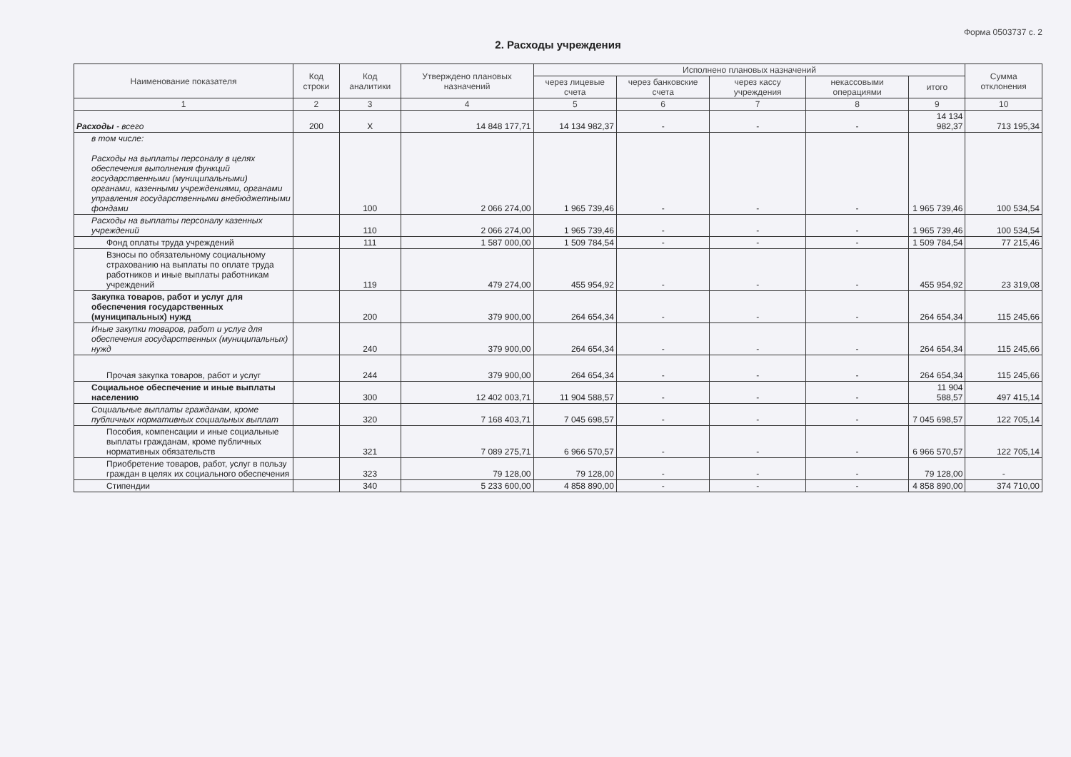Форма 0503737 с. 2
2. Расходы учреждения
| Наименование показателя | Код строки | Код аналитики | Утверждено плановых назначений | Исполнено плановых назначений | | | | | Сумма отклонения |
| --- | --- | --- | --- | --- | --- | --- | --- | --- | --- |
| | | | | через лицевые счета | через банковские счета | через кассу учреждения | некассовыми операциями | итого | |
| 1 | 2 | 3 | 4 | 5 | 6 | 7 | 8 | 9 | 10 |
| Расходы - всего | 200 | X | 14 848 177,71 | 14 134 982,37 | - | - | - | 14 134 982,37 | 713 195,34 |
| в том числе: Расходы на выплаты персоналу в целях обеспечения выполнения функций государственными (муниципальными) органами, казенными учреждениями, органами управления государственными внебюджетными фондами | | 100 | 2 066 274,00 | 1 965 739,46 | - | - | - | 1 965 739,46 | 100 534,54 |
| Расходы на выплаты персоналу казенных учреждений | | 110 | 2 066 274,00 | 1 965 739,46 | - | - | - | 1 965 739,46 | 100 534,54 |
| Фонд оплаты труда учреждений | | 111 | 1 587 000,00 | 1 509 784,54 | - | - | - | 1 509 784,54 | 77 215,46 |
| Взносы по обязательному социальному страхованию на выплаты по оплате труда работников и иные выплаты работникам учреждений | | 119 | 479 274,00 | 455 954,92 | - | - | - | 455 954,92 | 23 319,08 |
| Закупка товаров, работ и услуг для обеспечения государственных (муниципальных) нужд | | 200 | 379 900,00 | 264 654,34 | - | - | - | 264 654,34 | 115 245,66 |
| Иные закупки товаров, работ и услуг для обеспечения государственных (муниципальных) нужд | | 240 | 379 900,00 | 264 654,34 | - | - | - | 264 654,34 | 115 245,66 |
| Прочая закупка товаров, работ и услуг | | 244 | 379 900,00 | 264 654,34 | - | - | - | 264 654,34 | 115 245,66 |
| Социальное обеспечение и иные выплаты населению | | 300 | 12 402 003,71 | 11 904 588,57 | - | - | - | 11 904 588,57 | 497 415,14 |
| Социальные выплаты гражданам, кроме публичных нормативных социальных выплат | | 320 | 7 168 403,71 | 7 045 698,57 | - | - | - | 7 045 698,57 | 122 705,14 |
| Пособия, компенсации и иные социальные выплаты гражданам, кроме публичных нормативных обязательств | | 321 | 7 089 275,71 | 6 966 570,57 | - | - | - | 6 966 570,57 | 122 705,14 |
| Приобретение товаров, работ, услуг в пользу граждан в целях их социального обеспечения | | 323 | 79 128,00 | 79 128,00 | - | - | - | 79 128,00 | - |
| Стипендии | | 340 | 5 233 600,00 | 4 858 890,00 | - | - | - | 4 858 890,00 | 374 710,00 |